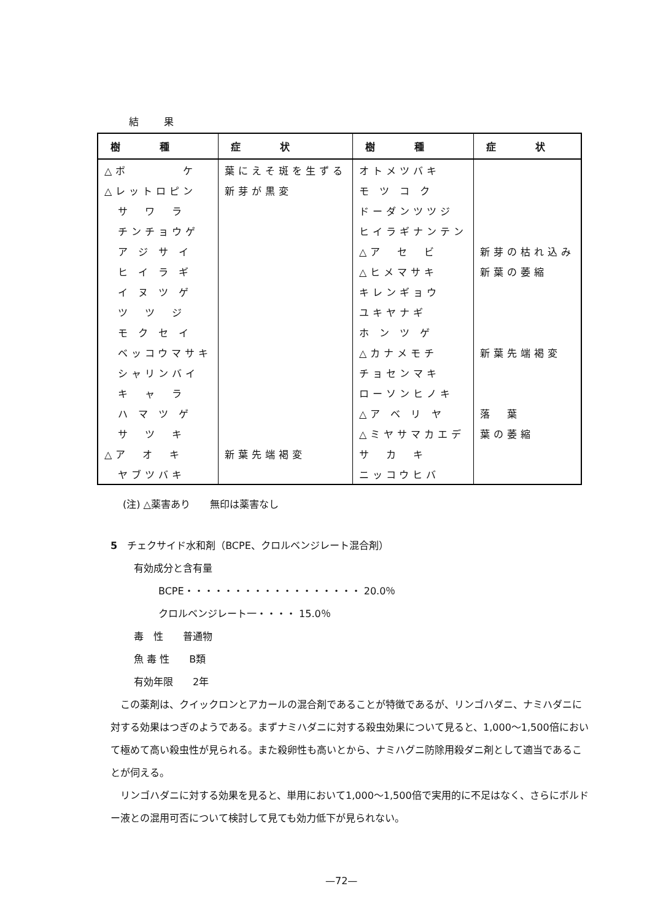結 果
| 樹 種 | 症 状 | 樹 種 | 症 状 |
| --- | --- | --- | --- |
| △ボ ケ | 葉にえそ斑を生ずる | オトメツバキ | |
| △レットロピン | 新芽が黒変 | モ ツ コ ク | |
| サ ワ ラ | | ドーダンツツジ | |
| チンチョウゲ | | ヒイラギナンテン | |
| ア ジ サ イ | | △ア セ ビ | 新芽の枯れ込み |
| ヒ イ ラ ギ | | △ヒメマサキ | 新葉の萎縮 |
| イ ヌ ツ ゲ | | キレンギョウ | |
| ツ ツ ジ | | ユキヤナギ | |
| モ ク セ イ | | ホ ン ツ ゲ | |
| ベッコウマサキ | | △カナメモチ | 新葉先端褐変 |
| シャリンバイ | | チョセンマキ | |
| キ ャ ラ | | ローソンヒノキ | |
| ハ マ ツ ゲ | | △ア ベ リ ヤ | 落 葉 |
| サ ツ キ | | △ミヤサマカエデ | 葉の萎縮 |
| △ア オ キ | 新葉先端褐変 | サ カ キ | |
| ヤブツバキ | | ニッコウヒバ | |
(注) △薬害あり　　無印は薬害なし
5　チェクサイド水和剤（BCPE、クロルベンジレート混合剤）
有効成分と含有量
BCPE・・・・・・・・・・・・・・・・・・ 20.0％
クロルベンジレート一・・・・ 15.0％
毒　性　　普通物
魚 毒 性　　B類
有効年限　　2年
この薬剤は、クイックロンとアカールの混合剤であることが特徴であるが、リンゴハダニ、ナミハダニに対する効果はつぎのようである。まずナミハダニに対する殺虫効果について見ると、1,000〜1,500倍において極めて高い殺虫性が見られる。また殺卵性も高いとから、ナミハグニ防除用殺ダニ剤として適当であることが伺える。
リンゴハダニに対する効果を見ると、単用において1,000〜1,500倍で実用的に不足はなく、さらにボルドー液との混用可否について検討して見ても効力低下が見られない。
—72—